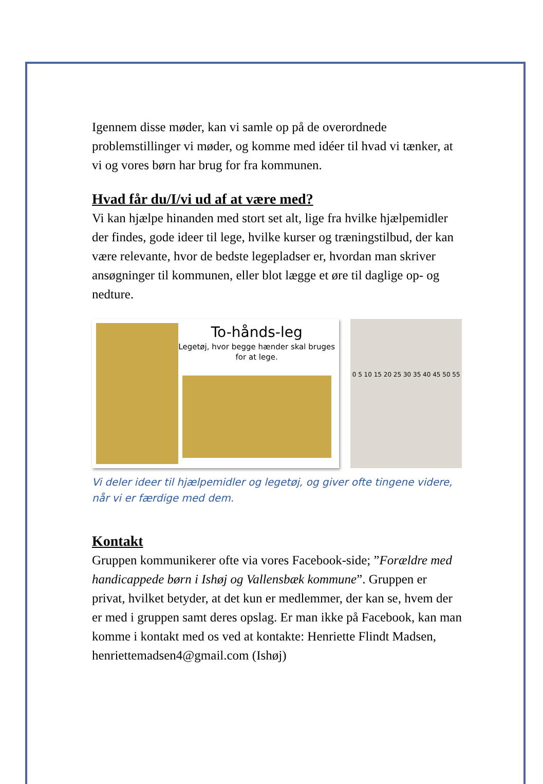Igennem disse møder, kan vi samle op på de overordnede problemstillinger vi møder, og komme med idéer til hvad vi tænker, at vi og vores børn har brug for fra kommunen.
Hvad får du/I/vi ud af at være med?
Vi kan hjælpe hinanden med stort set alt, lige fra hvilke hjælpemidler der findes, gode ideer til lege, hvilke kurser og træningstilbud, der kan være relevante, hvor de bedste legepladser er, hvordan man skriver ansøgninger til kommunen, eller blot lægge et øre til daglige op- og nedture.
To-hånds-leg
Legetøj, hvor begge hænder skal bruges for at lege.
0 5 10 15 20 25 30 35 40 45 50 55
Vi deler ideer til hjælpemidler og legetøj, og giver ofte tingene videre, når vi er færdige med dem.
Kontakt
Gruppen kommunikerer ofte via vores Facebook-side; ”Forældre med handicappede børn i Ishøj og Vallensbæk kommune”. Gruppen er privat, hvilket betyder, at det kun er medlemmer, der kan se, hvem der er med i gruppen samt deres opslag. Er man ikke på Facebook, kan man komme i kontakt med os ved at kontakte: Henriette Flindt Madsen, henriettemadsen4@gmail.com (Ishøj)